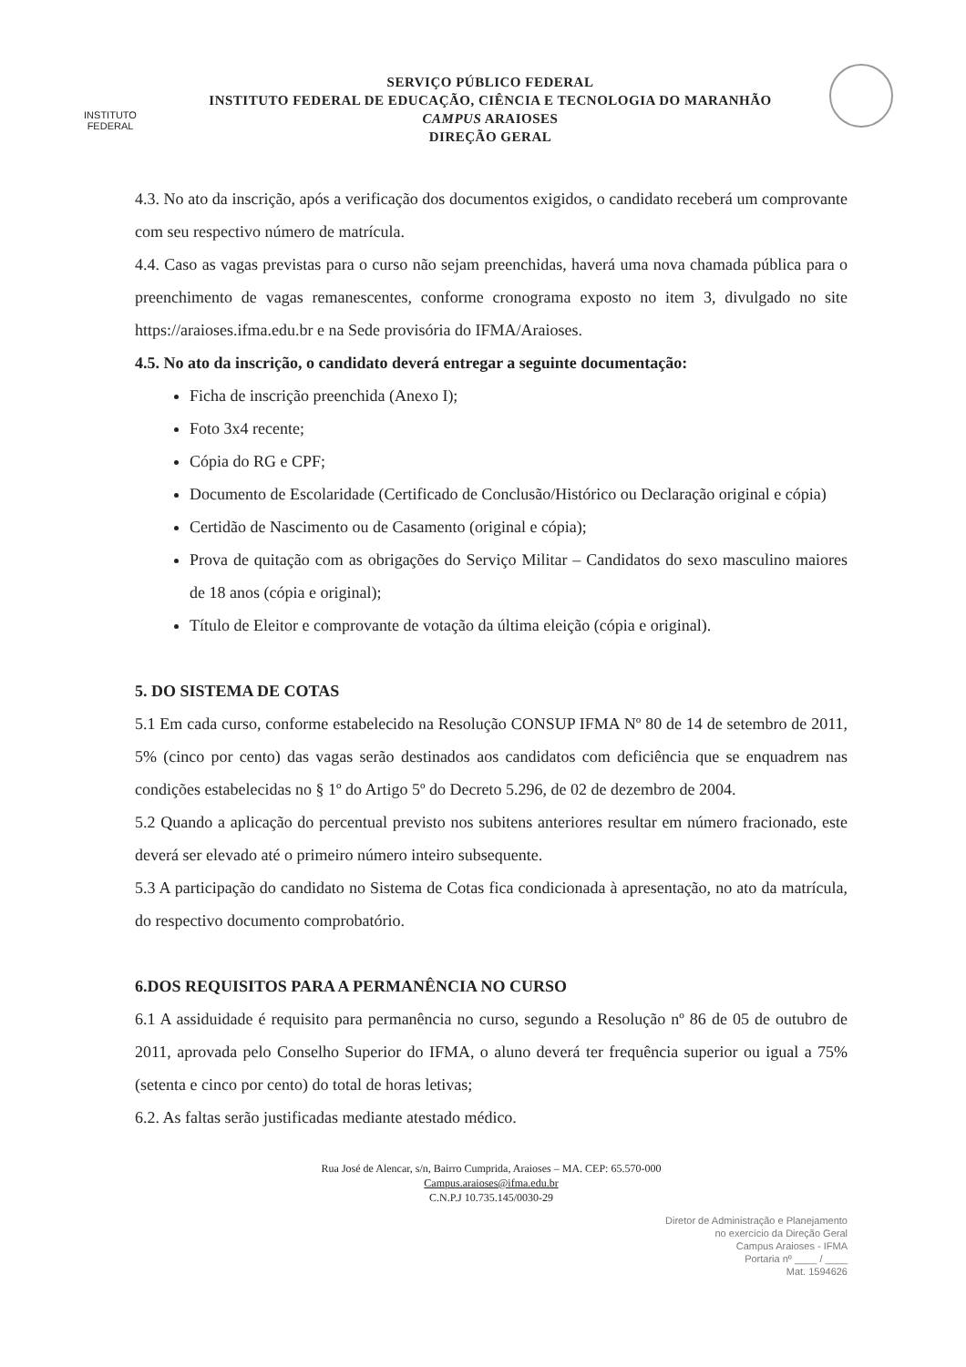INSTITUTO
FEDERAL
SERVIÇO PÚBLICO FEDERAL
INSTITUTO FEDERAL DE EDUCAÇÃO, CIÊNCIA E TECNOLOGIA DO MARANHÃO
CAMPUS ARAIOSES
DIREÇÃO GERAL
4.3. No ato da inscrição, após a verificação dos documentos exigidos, o candidato receberá um comprovante com seu respectivo número de matrícula.
4.4. Caso as vagas previstas para o curso não sejam preenchidas, haverá uma nova chamada pública para o preenchimento de vagas remanescentes, conforme cronograma exposto no item 3, divulgado no site https://araioses.ifma.edu.br e na Sede provisória do IFMA/Araioses.
4.5. No ato da inscrição, o candidato deverá entregar a seguinte documentação:
Ficha de inscrição preenchida (Anexo I);
Foto 3x4 recente;
Cópia do RG e CPF;
Documento de Escolaridade (Certificado de Conclusão/Histórico ou Declaração original e cópia)
Certidão de Nascimento ou de Casamento (original e cópia);
Prova de quitação com as obrigações do Serviço Militar – Candidatos do sexo masculino maiores de 18 anos (cópia e original);
Título de Eleitor e comprovante de votação da última eleição (cópia e original).
5. DO SISTEMA DE COTAS
5.1 Em cada curso, conforme estabelecido na Resolução CONSUP IFMA Nº 80 de 14 de setembro de 2011, 5% (cinco por cento) das vagas serão destinados aos candidatos com deficiência que se enquadrem nas condições estabelecidas no § 1º do Artigo 5º do Decreto 5.296, de 02 de dezembro de 2004.
5.2 Quando a aplicação do percentual previsto nos subitens anteriores resultar em número fracionado, este deverá ser elevado até o primeiro número inteiro subsequente.
5.3 A participação do candidato no Sistema de Cotas fica condicionada à apresentação, no ato da matrícula, do respectivo documento comprobatório.
6.DOS REQUISITOS PARA A PERMANÊNCIA NO CURSO
6.1 A assiduidade é requisito para permanência no curso, segundo a Resolução nº 86 de 05 de outubro de 2011, aprovada pelo Conselho Superior do IFMA, o aluno deverá ter frequência superior ou igual a 75% (setenta e cinco por cento) do total de horas letivas;
6.2. As faltas serão justificadas mediante atestado médico.
Rua José de Alencar, s/n, Bairro Cumprida, Araioses – MA. CEP: 65.570-000
Campus.araioses@ifma.edu.br
C.N.P.J 10.735.145/0030-29
Diretor de Administração e Planejamento
no exercício da Direção Geral
Campus Araioses - IFMA
Portaria nº ____ / ____
Mat. 1594626